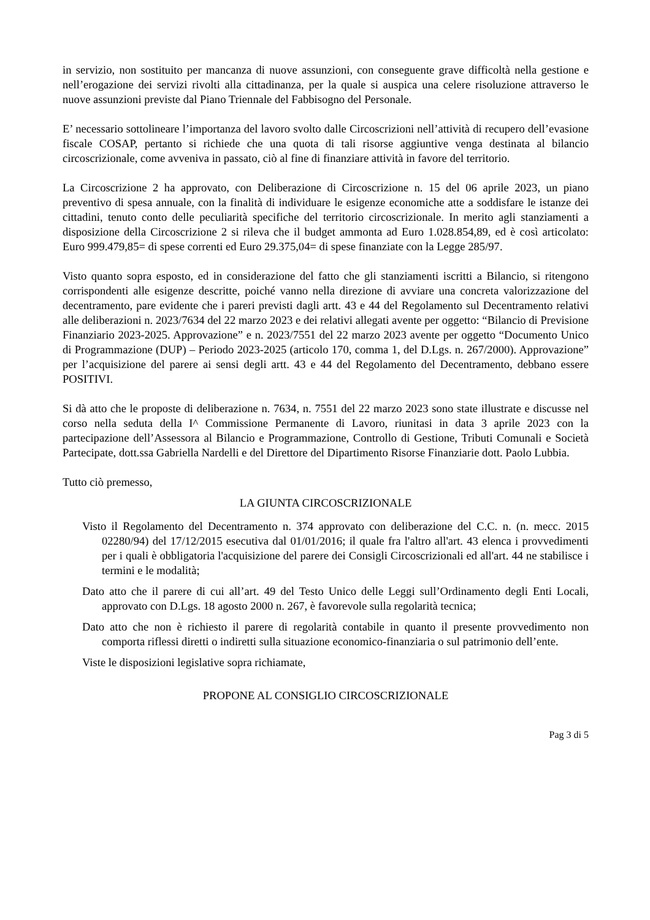in servizio, non sostituito per mancanza di nuove assunzioni, con conseguente grave difficoltà nella gestione e nell’erogazione dei servizi rivolti alla cittadinanza, per la quale si auspica una celere risoluzione attraverso le nuove assunzioni previste dal Piano Triennale del Fabbisogno del Personale.
E’ necessario sottolineare l’importanza del lavoro svolto dalle Circoscrizioni nell’attività di recupero dell’evasione fiscale COSAP, pertanto si richiede che una quota di tali risorse aggiuntive venga destinata al bilancio circoscrizionale, come avveniva in passato, ciò al fine di finanziare attività in favore del territorio.
La Circoscrizione 2 ha approvato, con Deliberazione di Circoscrizione n. 15 del 06 aprile 2023, un piano preventivo di spesa annuale, con la finalità di individuare le esigenze economiche atte a soddisfare le istanze dei cittadini, tenuto conto delle peculiarità specifiche del territorio circoscrizionale. In merito agli stanziamenti a disposizione della Circoscrizione 2 si rileva che il budget ammonta ad Euro 1.028.854,89, ed è così articolato: Euro 999.479,85= di spese correnti ed Euro 29.375,04= di spese finanziate con la Legge 285/97.
Visto quanto sopra esposto, ed in considerazione del fatto che gli stanziamenti iscritti a Bilancio, si ritengono corrispondenti alle esigenze descritte, poiché vanno nella direzione di avviare una concreta valorizzazione del decentramento, pare evidente che i pareri previsti dagli artt. 43 e 44 del Regolamento sul Decentramento relativi alle deliberazioni n. 2023/7634 del 22 marzo 2023 e dei relativi allegati avente per oggetto: “Bilancio di Previsione Finanziario 2023-2025. Approvazione” e n. 2023/7551 del 22 marzo 2023 avente per oggetto “Documento Unico di Programmazione (DUP) – Periodo 2023-2025 (articolo 170, comma 1, del D.Lgs. n. 267/2000). Approvazione” per l’acquisizione del parere ai sensi degli artt. 43 e 44 del Regolamento del Decentramento, debbano essere POSITIVI.
Si dà atto che le proposte di deliberazione n. 7634, n. 7551 del 22 marzo 2023 sono state illustrate e discusse nel corso nella seduta della I^ Commissione Permanente di Lavoro, riunitasi in data 3 aprile 2023 con la partecipazione dell’Assessora al Bilancio e Programmazione, Controllo di Gestione, Tributi Comunali e Società Partecipate, dott.ssa Gabriella Nardelli e del Direttore del Dipartimento Risorse Finanziarie dott. Paolo Lubbia.
Tutto ciò premesso,
LA GIUNTA CIRCOSCRIZIONALE
Visto il Regolamento del Decentramento n. 374 approvato con deliberazione del C.C. n. (n. mecc. 2015 02280/94) del 17/12/2015 esecutiva dal 01/01/2016; il quale fra l'altro all'art. 43 elenca i provvedimenti per i quali è obbligatoria l'acquisizione del parere dei Consigli Circoscrizionali ed all'art. 44 ne stabilisce i termini e le modalità;
Dato atto che il parere di cui all’art. 49 del Testo Unico delle Leggi sull’Ordinamento degli Enti Locali, approvato con D.Lgs. 18 agosto 2000 n. 267, è favorevole sulla regolarità tecnica;
Dato atto che non è richiesto il parere di regolarità contabile in quanto il presente provvedimento non comporta riflessi diretti o indiretti sulla situazione economico-finanziaria o sul patrimonio dell’ente.
Viste le disposizioni legislative sopra richiamate,
PROPONE AL CONSIGLIO CIRCOSCRIZIONALE
Pag 3 di 5